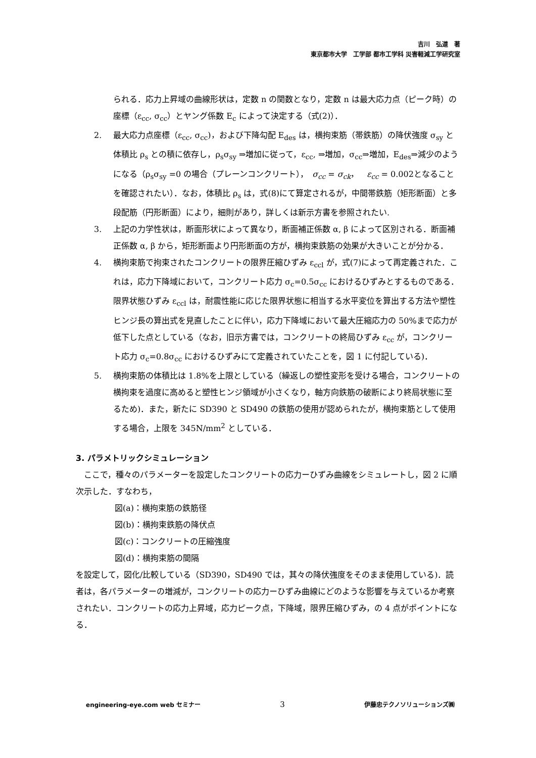吉川　弘道　著
東京都市大学　工学部 都市工学科 災害軽減工学研究室
られる．応力上昇域の曲線形状は，定数 n の関数となり，定数 n は最大応力点（ピーク時）の座標（ε<sub>cc</sub>, σ<sub>cc</sub>）とヤング係数 E<sub>c</sub> によって決定する（式(2)）．
2. 最大応力点座標（ε<sub>cc</sub>, σ<sub>cc</sub>)，および下降勾配 E<sub>des</sub> は，横拘束筋（帯鉄筋）の降伏強度 σ<sub>sy</sub> と体積比 ρ<sub>s</sub> との積に依存し，ρ<sub>s</sub>σ<sub>sy</sub> ⇒増加に従って，ε<sub>cc</sub>, ⇒増加，σ<sub>cc</sub>⇒増加，E<sub>des</sub>⇒減少のようになる（ρ<sub>s</sub>σ<sub>sy</sub> =0 の場合（プレーンコンクリート），　σ<sub>cc</sub> = σ<sub>ck</sub>，　ε<sub>cc</sub> = 0.002となることを確認されたい）．なお，体積比 ρ<sub>s</sub> は，式(8)にて算定されるが，中間帯鉄筋（矩形断面）と多段配筋（円形断面）により，細則があり，詳しくは新示方書を参照されたい.
3. 上記の力学性状は，断面形状によって異なり，断面補正係数 α, β によって区別される．断面補正係数 α, β から，矩形断面より円形断面の方が，横拘束鉄筋の効果が大きいことが分かる．
4. 横拘束筋で拘束されたコンクリートの限界圧縮ひずみ ε<sub>ccl</sub> が，式(7)によって再定義された．これは，応力下降域において，コンクリート応力 σ<sub>c</sub>=0.5σ<sub>cc</sub> におけるひずみとするものである．限界状態ひずみ ε<sub>ccl</sub> は，耐震性能に応じた限界状態に相当する水平変位を算出する方法や塑性ヒンジ長の算出式を見直したことに伴い，応力下降域において最大圧縮応力の 50%まで応力が低下した点としている（なお，旧示方書では，コンクリートの終局ひずみ ε<sub>cc</sub> が，コンクリート応力 σ<sub>c</sub>=0.8σ<sub>cc</sub> におけるひずみにて定義されていたことを，図 1 に付記している)．
5. 横拘束筋の体積比は 1.8%を上限としている（繰返しの塑性変形を受ける場合，コンクリートの横拘束を過度に高めると塑性ヒンジ領域が小さくなり，軸方向鉄筋の破断により終局状態に至るため)．また，新たに SD390 と SD490 の鉄筋の使用が認められたが，横拘束筋として使用する場合，上限を 345N/mm<sup>2</sup> としている．
3. パラメトリックシミュレーション
　ここで，種々のパラメーターを設定したコンクリートの応力ーひずみ曲線をシミュレートし，図 2 に順次示した．すなわち，
図(a)：横拘束筋の鉄筋径
図(b)：横拘束鉄筋の降伏点
図(c)：コンクリートの圧縮強度
図(d)：横拘束筋の間隔
を設定して，図化/比較している（SD390，SD490 では，其々の降伏強度をそのまま使用している)．読者は，各パラメーターの増減が，コンクリートの応力ーひずみ曲線にどのような影響を与えているか考察されたい．コンクリートの応力上昇域，応力ピーク点，下降域，限界圧縮ひずみ，の 4 点がポイントになる．
engineering-eye.com web セミナー 3 伊藤忠テクノソリューションズ㈱